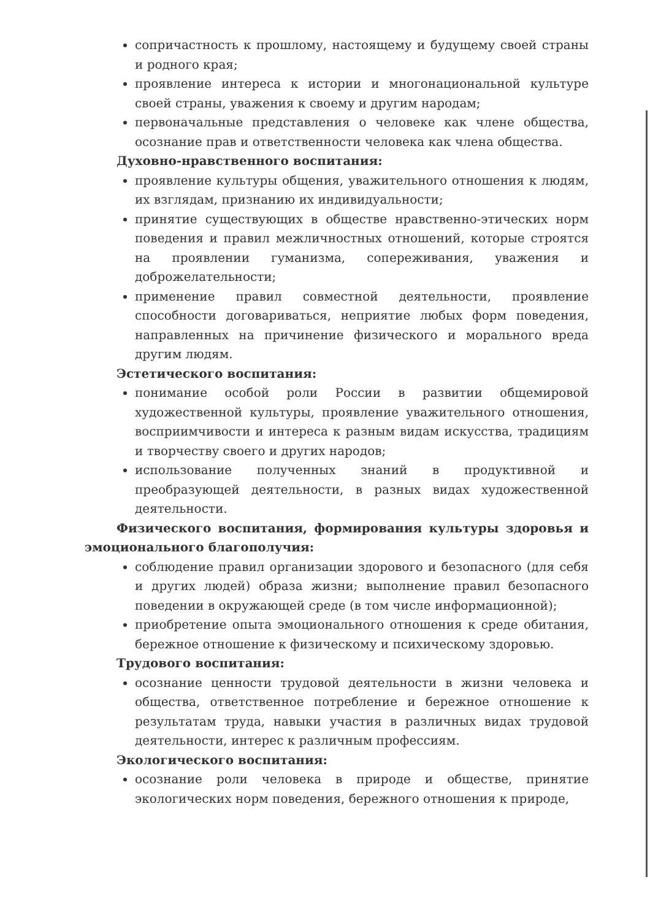сопричастность к прошлому, настоящему и будущему своей страны и родного края;
проявление интереса к истории и многонациональной культуре своей страны, уважения к своему и другим народам;
первоначальные представления о человеке как члене общества, осознание прав и ответственности человека как члена общества.
Духовно-нравственного воспитания:
проявление культуры общения, уважительного отношения к людям, их взглядам, признанию их индивидуальности;
принятие существующих в обществе нравственно-этических норм поведения и правил межличностных отношений, которые строятся на проявлении гуманизма, сопереживания, уважения и доброжелательности;
применение правил совместной деятельности, проявление способности договариваться, неприятие любых форм поведения, направленных на причинение физического и морального вреда другим людям.
Эстетического воспитания:
понимание особой роли России в развитии общемировой художественной культуры, проявление уважительного отношения, восприимчивости и интереса к разным видам искусства, традициям и творчеству своего и других народов;
использование полученных знаний в продуктивной и преобразующей деятельности, в разных видах художественной деятельности.
Физического воспитания, формирования культуры здоровья и эмоционального благополучия:
соблюдение правил организации здорового и безопасного (для себя и других людей) образа жизни; выполнение правил безопасного поведении в окружающей среде (в том числе информационной);
приобретение опыта эмоционального отношения к среде обитания, бережное отношение к физическому и психическому здоровью.
Трудового воспитания:
осознание ценности трудовой деятельности в жизни человека и общества, ответственное потребление и бережное отношение к результатам труда, навыки участия в различных видах трудовой деятельности, интерес к различным профессиям.
Экологического воспитания:
осознание роли человека в природе и обществе, принятие экологических норм поведения, бережного отношения к природе,